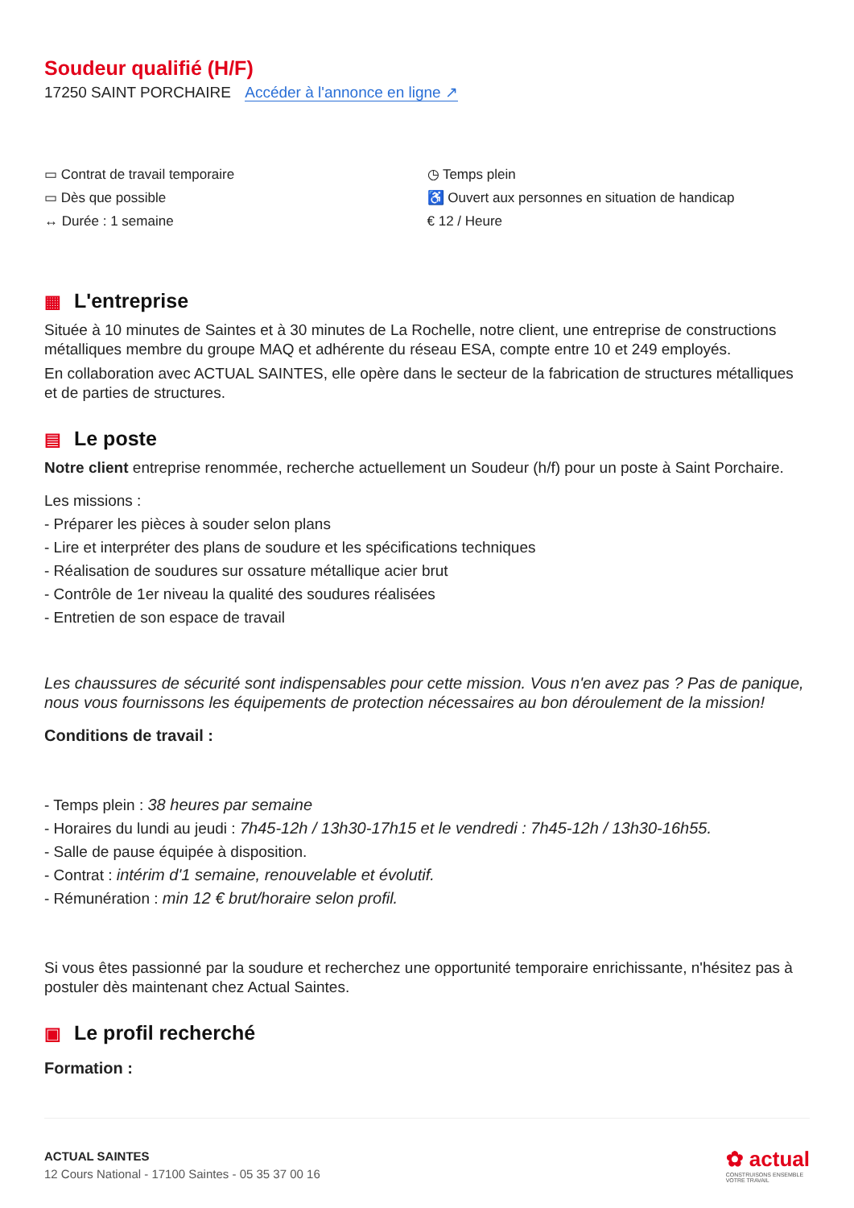Soudeur qualifié (H/F)
17250 SAINT PORCHAIRE Accéder à l'annonce en ligne ↗
▭ Contrat de travail temporaire
▭ Dès que possible
↔ Durée : 1 semaine
◷ Temps plein
♿ Ouvert aux personnes en situation de handicap
€ 12 / Heure
▦ L'entreprise
Située à 10 minutes de Saintes et à 30 minutes de La Rochelle, notre client, une entreprise de constructions métalliques membre du groupe MAQ et adhérente du réseau ESA, compte entre 10 et 249 employés.
En collaboration avec ACTUAL SAINTES, elle opère dans le secteur de la fabrication de structures métalliques et de parties de structures.
▤ Le poste
Notre client entreprise renommée, recherche actuellement un Soudeur (h/f) pour un poste à Saint Porchaire.
Les missions :
- Préparer les pièces à souder selon plans
- Lire et interpréter des plans de soudure et les spécifications techniques
- Réalisation de soudures sur ossature métallique acier brut
- Contrôle de 1er niveau la qualité des soudures réalisées
- Entretien de son espace de travail
Les chaussures de sécurité sont indispensables pour cette mission. Vous n'en avez pas ? Pas de panique, nous vous fournissons les équipements de protection nécessaires au bon déroulement de la mission!
Conditions de travail :
- Temps plein : 38 heures par semaine
- Horaires du lundi au jeudi : 7h45-12h / 13h30-17h15 et le vendredi : 7h45-12h / 13h30-16h55.
- Salle de pause équipée à disposition.
- Contrat : intérim d'1 semaine, renouvelable et évolutif.
- Rémunération : min 12 € brut/horaire selon profil.
Si vous êtes passionné par la soudure et recherchez une opportunité temporaire enrichissante, n'hésitez pas à postuler dès maintenant chez Actual Saintes.
▣ Le profil recherché
Formation :
ACTUAL SAINTES
12 Cours National - 17100 Saintes - 05 35 37 00 16
✿ actual
CONSTRUISONS ENSEMBLE
VOTRE TRAVAIL